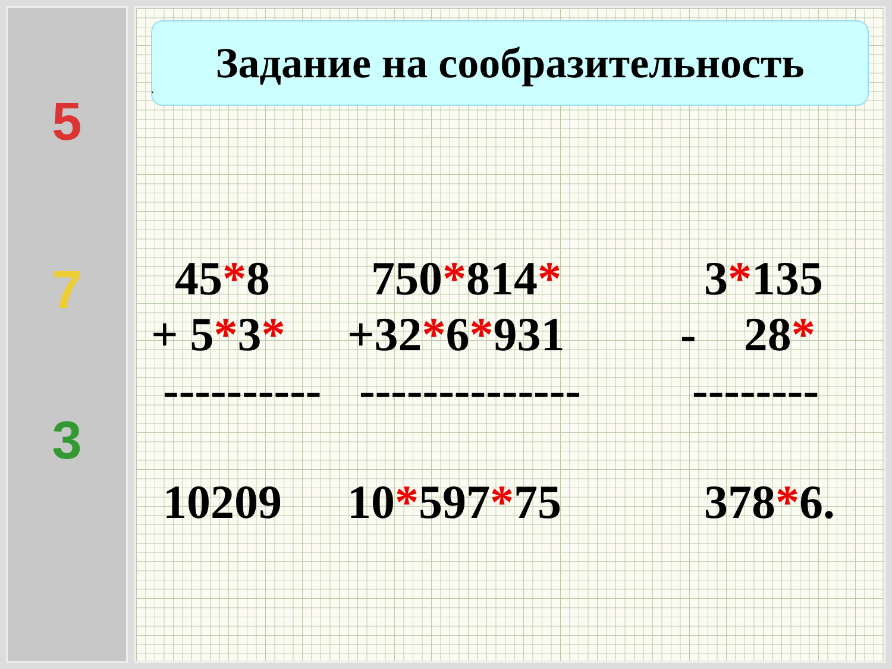5
7
3
Задание на сообразительность
.
45*8 + 5*3* ---------- 10209
750*814* +32*6*931 -------------- 10*597*75
3*135 - 28* -------- 378*6.